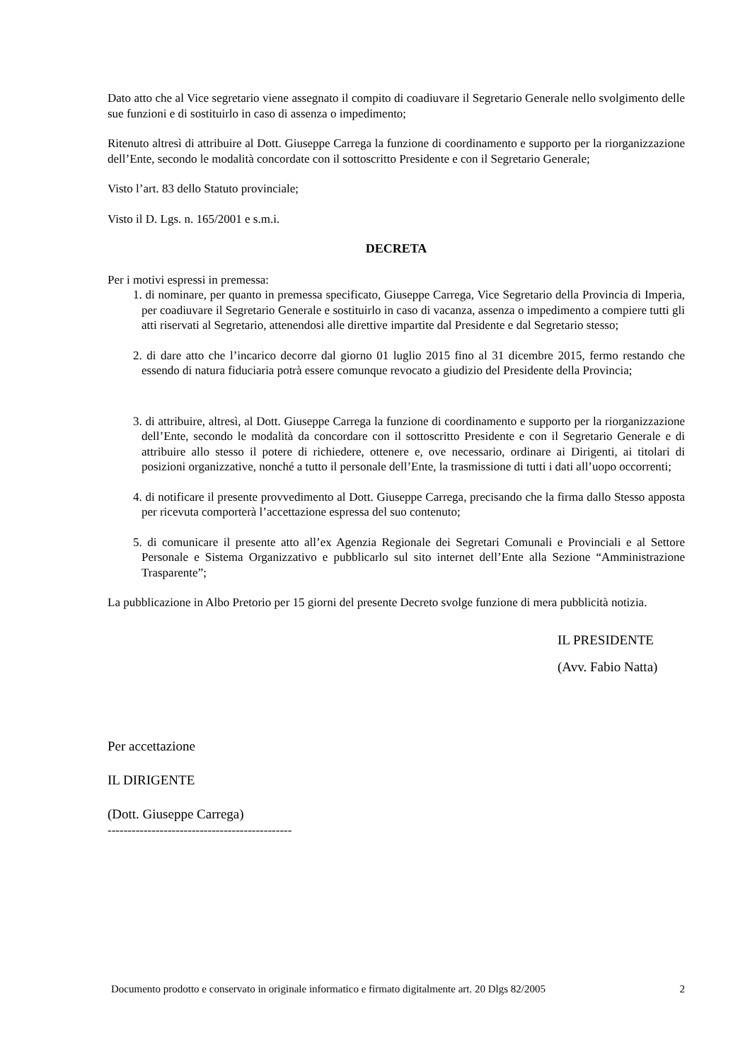Dato atto che al Vice segretario viene assegnato il compito di coadiuvare il Segretario Generale nello svolgimento delle sue funzioni e di sostituirlo in caso di assenza o impedimento;
Ritenuto altresì di attribuire al Dott. Giuseppe Carrega la funzione di coordinamento e supporto per la riorganizzazione dell’Ente, secondo le modalità concordate con il sottoscritto Presidente e con il Segretario Generale;
Visto l’art. 83 dello Statuto provinciale;
Visto il D. Lgs. n. 165/2001 e s.m.i.
DECRETA
Per i motivi espressi in premessa:
1. di nominare, per quanto in premessa specificato, Giuseppe Carrega, Vice Segretario della Provincia di Imperia, per coadiuvare il Segretario Generale e sostituirlo in caso di vacanza, assenza o impedimento a compiere tutti gli atti riservati al Segretario, attenendosi alle direttive impartite dal Presidente e dal Segretario stesso;
2. di dare atto che l’incarico decorre dal giorno 01 luglio 2015 fino al 31 dicembre 2015, fermo restando che essendo di natura fiduciaria potrà essere comunque revocato a giudizio del Presidente della Provincia;
3. di attribuire, altresì, al Dott. Giuseppe Carrega la funzione di coordinamento e supporto per la riorganizzazione dell’Ente, secondo le modalità da concordare con il sottoscritto Presidente e con il Segretario Generale e di attribuire allo stesso il potere di richiedere, ottenere e, ove necessario, ordinare ai Dirigenti, ai titolari di posizioni organizzative, nonché a tutto il personale dell’Ente, la trasmissione di tutti i dati all’uopo occorrenti;
4. di notificare il presente provvedimento al Dott. Giuseppe Carrega, precisando che la firma dallo Stesso apposta per ricevuta comporterà l’accettazione espressa del suo contenuto;
5. di comunicare il presente atto all’ex Agenzia Regionale dei Segretari Comunali e Provinciali e al Settore Personale e Sistema Organizzativo e pubblicarlo sul sito internet dell’Ente alla Sezione “Amministrazione Trasparente”;
La pubblicazione in Albo Pretorio per 15 giorni del presente Decreto svolge funzione di mera pubblicità notizia.
IL PRESIDENTE
(Avv. Fabio Natta)
Per accettazione
IL DIRIGENTE
(Dott. Giuseppe Carrega)
----------------------------------------------
Documento prodotto e conservato in originale informatico e firmato digitalmente art. 20 Dlgs 82/2005 2